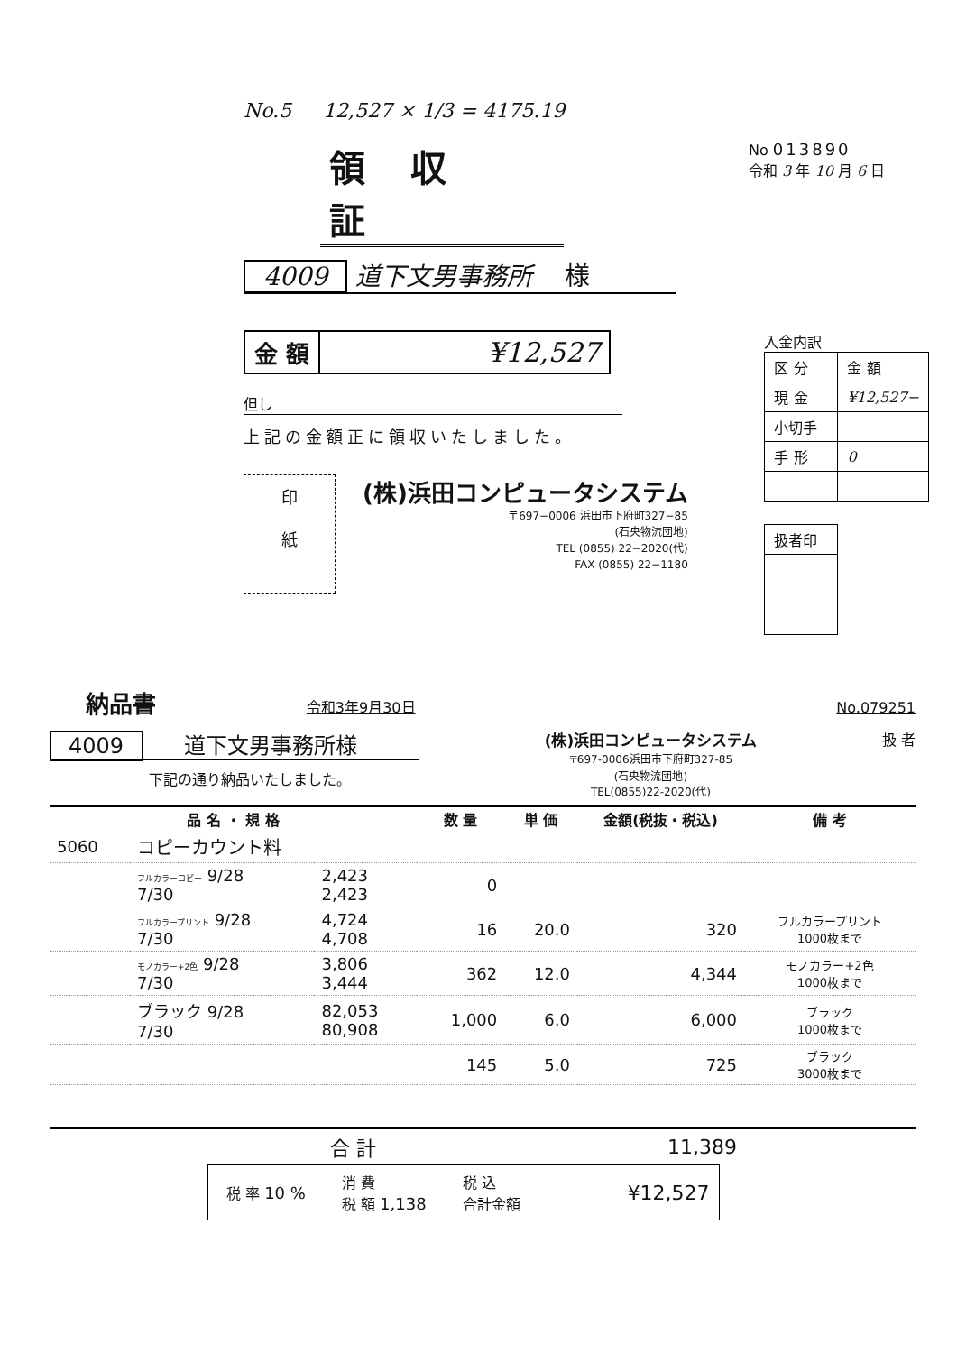No.5 12,527 × 1/3 = 4175.19
領収証
No 013890
令和 3 年 10 月 6 日
4009 道下文男事務所 様
| 金 額 | ¥12,527 |
但し
上記の金額正に領収いたしました。
印
紙
(株)浜田コンピュータシステム
〒697−0006 浜田市下府町327−85
(石央物流団地)
TEL (0855) 22−2020(代)
FAX (0855) 22−1180
入金内訳
| 区 分 | 金 額 |
| 現 金 | ¥12,527− |
| 小切手 | |
| 手 形 | 0 |
| 扱者印 |
納品書 令和3年9月30日 No.079251
4009 道下文男事務所様
下記の通り納品いたしました。
(株)浜田コンピュータシステム
〒697-0006浜田市下府町327-85
(石央物流団地)
TEL(0855)22-2020(代)
扱 者
| 品 名 ・ 規 格 | | | 数 量 | 単 価 | 金額(税抜・税込) | 備 考 |
| --- | --- | --- | --- | --- | --- | --- |
| 5060 | コピーカウント料 | | | | | |
| | フルカラーコピー 9/28 7/30 | 2,423 2,423 | 0 | | | |
| | フルカラープリント 9/28 7/30 | 4,724 4,708 | 16 | 20.0 | 320 | フルカラープリント 1000枚まで |
| | モノカラー+2色 9/28 7/30 | 3,806 3,444 | 362 | 12.0 | 4,344 | モノカラー+2色 1000枚まで |
| | ブラック 9/28 7/30 | 82,053 80,908 | 1,000 | 6.0 | 6,000 | ブラック 1000枚まで |
| | | | 145 | 5.0 | 725 | ブラック 3000枚まで |
| | 合 計 | | | | 11,389 | |
| 税 率 10 % | 消 費 税 額 1,138 | 税 込 合計金額 | ¥12,527 |